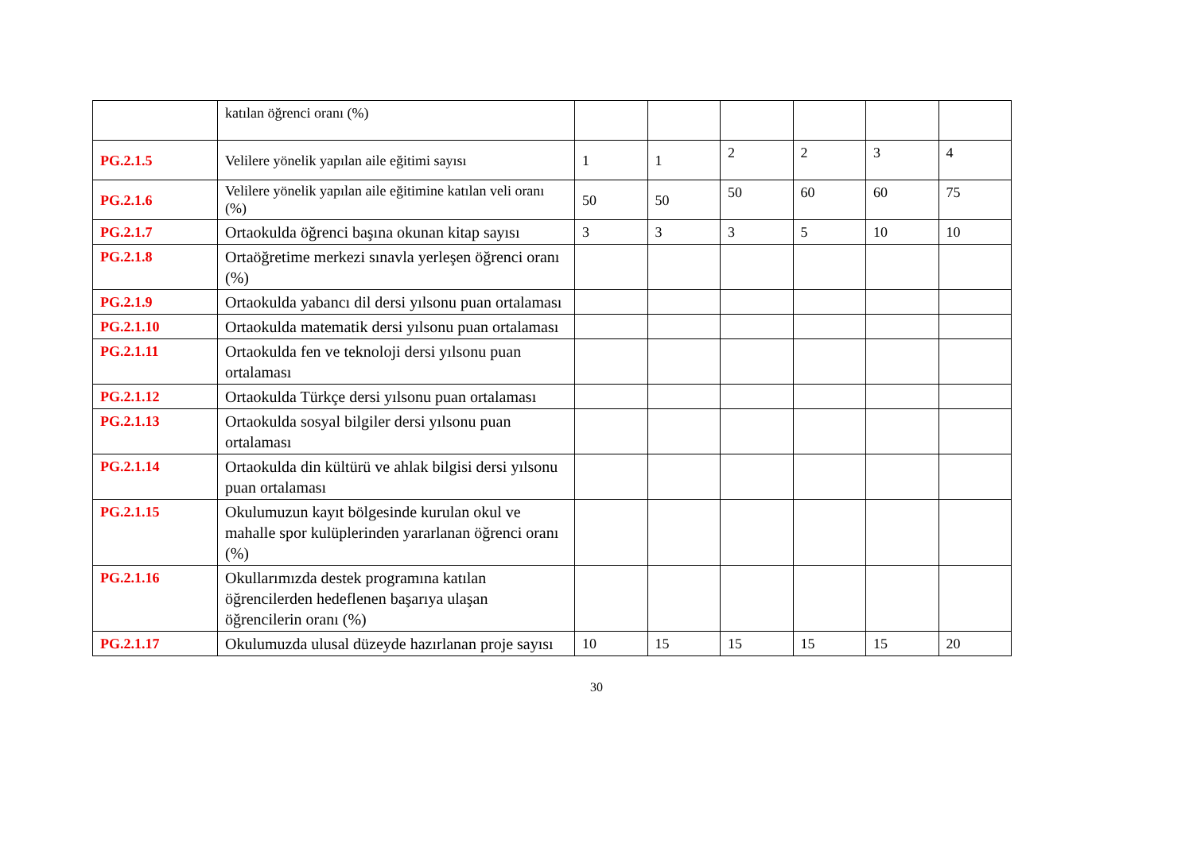| | katılan öğrenci oranı (%) | | | | | | |
| PG.2.1.5 | Velilere yönelik yapılan aile eğitimi sayısı | 1 | 1 | 2 | 2 | 3 | 4 |
| PG.2.1.6 | Velilere yönelik yapılan aile eğitimine katılan veli oranı (%) | 50 | 50 | 50 | 60 | 60 | 75 |
| PG.2.1.7 | Ortaokulda öğrenci başına okunan kitap sayısı | 3 | 3 | 3 | 5 | 10 | 10 |
| PG.2.1.8 | Ortaöğretime merkezi sınavla yerleşen öğrenci oranı (%) | | | | | | |
| PG.2.1.9 | Ortaokulda yabancı dil dersi yılsonu puan ortalaması | | | | | | |
| PG.2.1.10 | Ortaokulda matematik dersi yılsonu puan ortalaması | | | | | | |
| PG.2.1.11 | Ortaokulda fen ve teknoloji dersi yılsonu puan ortalaması | | | | | | |
| PG.2.1.12 | Ortaokulda Türkçe dersi yılsonu puan ortalaması | | | | | | |
| PG.2.1.13 | Ortaokulda sosyal bilgiler dersi yılsonu puan ortalaması | | | | | | |
| PG.2.1.14 | Ortaokulda din kültürü ve ahlak bilgisi dersi yılsonu puan ortalaması | | | | | | |
| PG.2.1.15 | Okulumuzun kayıt bölgesinde kurulan okul ve mahalle spor kulüplerinden yararlanan öğrenci oranı (%) | | | | | | |
| PG.2.1.16 | Okullarımızda destek programına katılan öğrencilerden hedeflenen başarıya ulaşan öğrencilerin oranı (%) | | | | | | |
| PG.2.1.17 | Okulumuzda ulusal düzeyde hazırlanan proje sayısı | 10 | 15 | 15 | 15 | 15 | 20 |
30